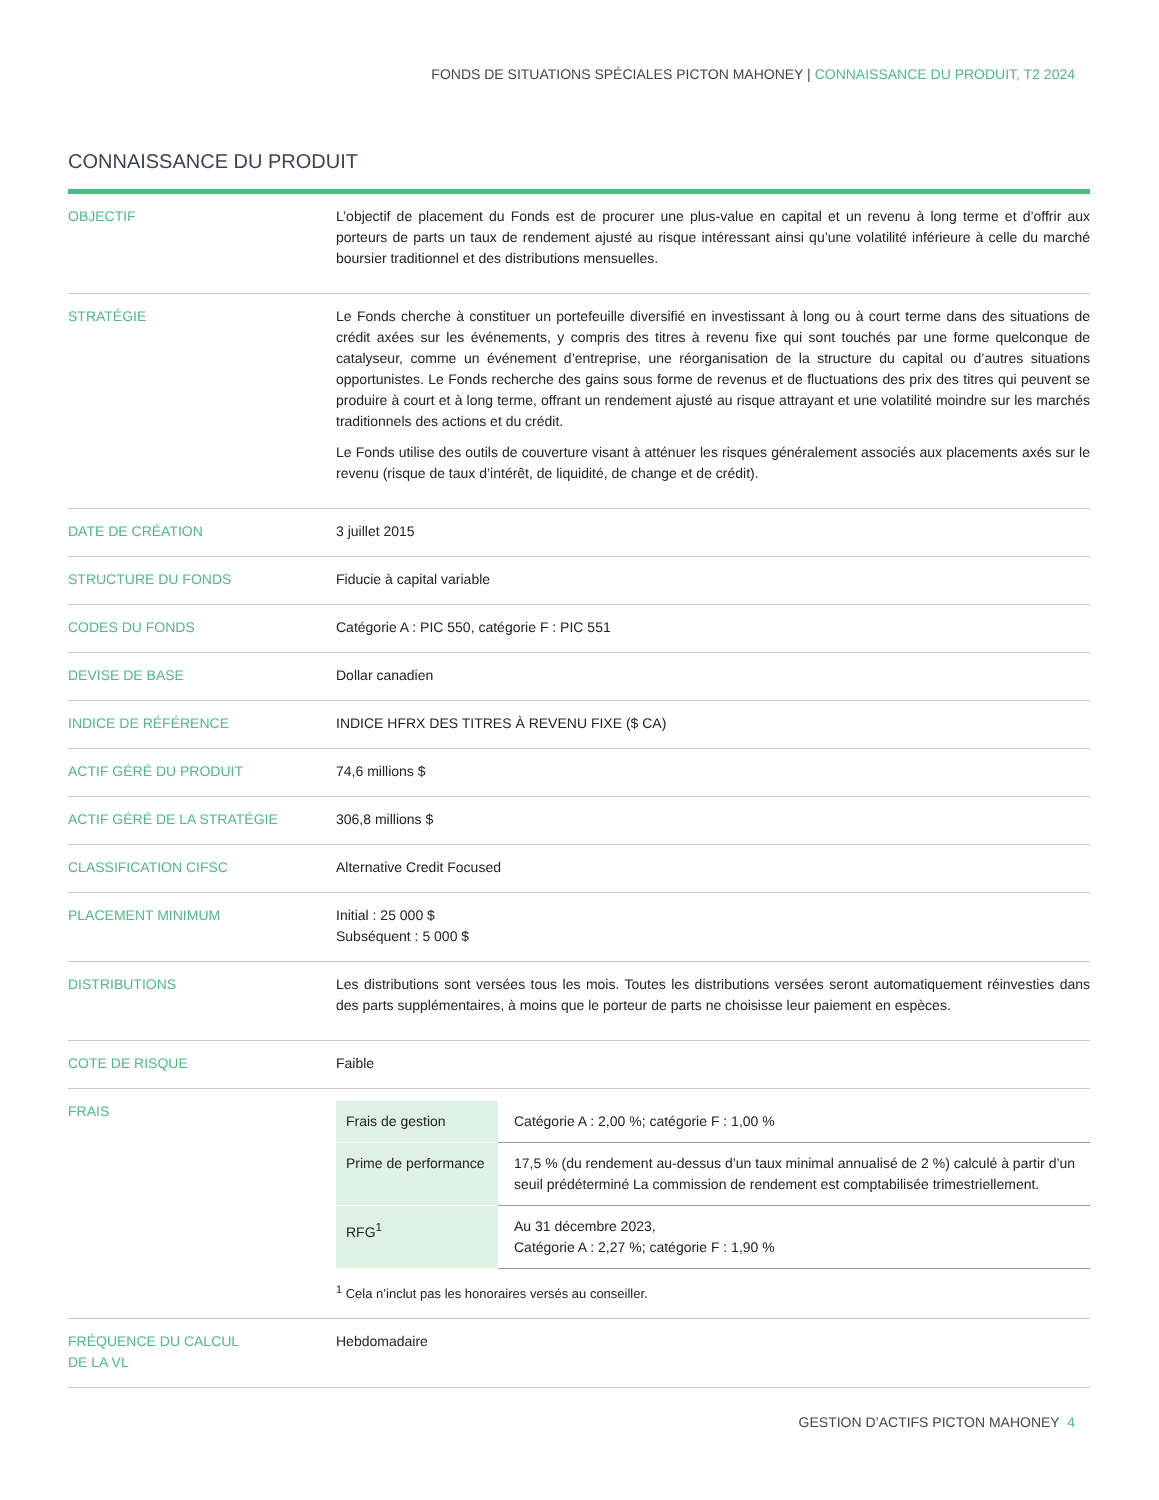FONDS DE SITUATIONS SPÉCIALES PICTON MAHONEY | CONNAISSANCE DU PRODUIT, T2 2024
CONNAISSANCE DU PRODUIT
| OBJECTIF | L’objectif de placement du Fonds est de procurer une plus-value en capital et un revenu à long terme et d’offrir aux porteurs de parts un taux de rendement ajusté au risque intéressant ainsi qu’une volatilité inférieure à celle du marché boursier traditionnel et des distributions mensuelles. |
| STRATÉGIE | Le Fonds cherche à constituer un portefeuille diversifié en investissant à long ou à court terme dans des situations de crédit axées sur les événements, y compris des titres à revenu fixe qui sont touchés par une forme quelconque de catalyseur, comme un événement d’entreprise, une réorganisation de la structure du capital ou d’autres situations opportunistes. Le Fonds recherche des gains sous forme de revenus et de fluctuations des prix des titres qui peuvent se produire à court et à long terme, offrant un rendement ajusté au risque attrayant et une volatilité moindre sur les marchés traditionnels des actions et du crédit. Le Fonds utilise des outils de couverture visant à atténuer les risques généralement associés aux placements axés sur le revenu (risque de taux d’intérêt, de liquidité, de change et de crédit). |
| DATE DE CRÉATION | 3 juillet 2015 |
| STRUCTURE DU FONDS | Fiducie à capital variable |
| CODES DU FONDS | Catégorie A : PIC 550, catégorie F : PIC 551 |
| DEVISE DE BASE | Dollar canadien |
| INDICE DE RÉFÉRENCE | INDICE HFRX DES TITRES À REVENU FIXE ($ CA) |
| ACTIF GÉRÉ DU PRODUIT | 74,6 millions $ |
| ACTIF GÉRÉ DE LA STRATÉGIE | 306,8 millions $ |
| CLASSIFICATION CIFSC | Alternative Credit Focused |
| PLACEMENT MINIMUM | Initial : 25 000 $ Subséquent : 5 000 $ |
| DISTRIBUTIONS | Les distributions sont versées tous les mois. Toutes les distributions versées seront automatiquement réinvesties dans des parts supplémentaires, à moins que le porteur de parts ne choisisse leur paiement en espèces. |
| COTE DE RISQUE | Faible |
| FRAIS | / Frais de gestion / Catégorie A : 2,00 %; catégorie F : 1,00 % / / Prime de performance / 17,5 % (du rendement au-dessus d’un taux minimal annualisé de 2 %) calculé à partir d’un seuil prédéterminé La commission de rendement est comptabilisée trimestriellement. / / RFG<sup>1</sup> / Au 31 décembre 2023, Catégorie A : 2,27 %; catégorie F : 1,90 % / <sup>1</sup> Cela n’inclut pas les honoraires versés au conseiller. |
| FRÉQUENCE DU CALCUL DE LA VL | Hebdomadaire |
GESTION D’ACTIFS PICTON MAHONEY 4